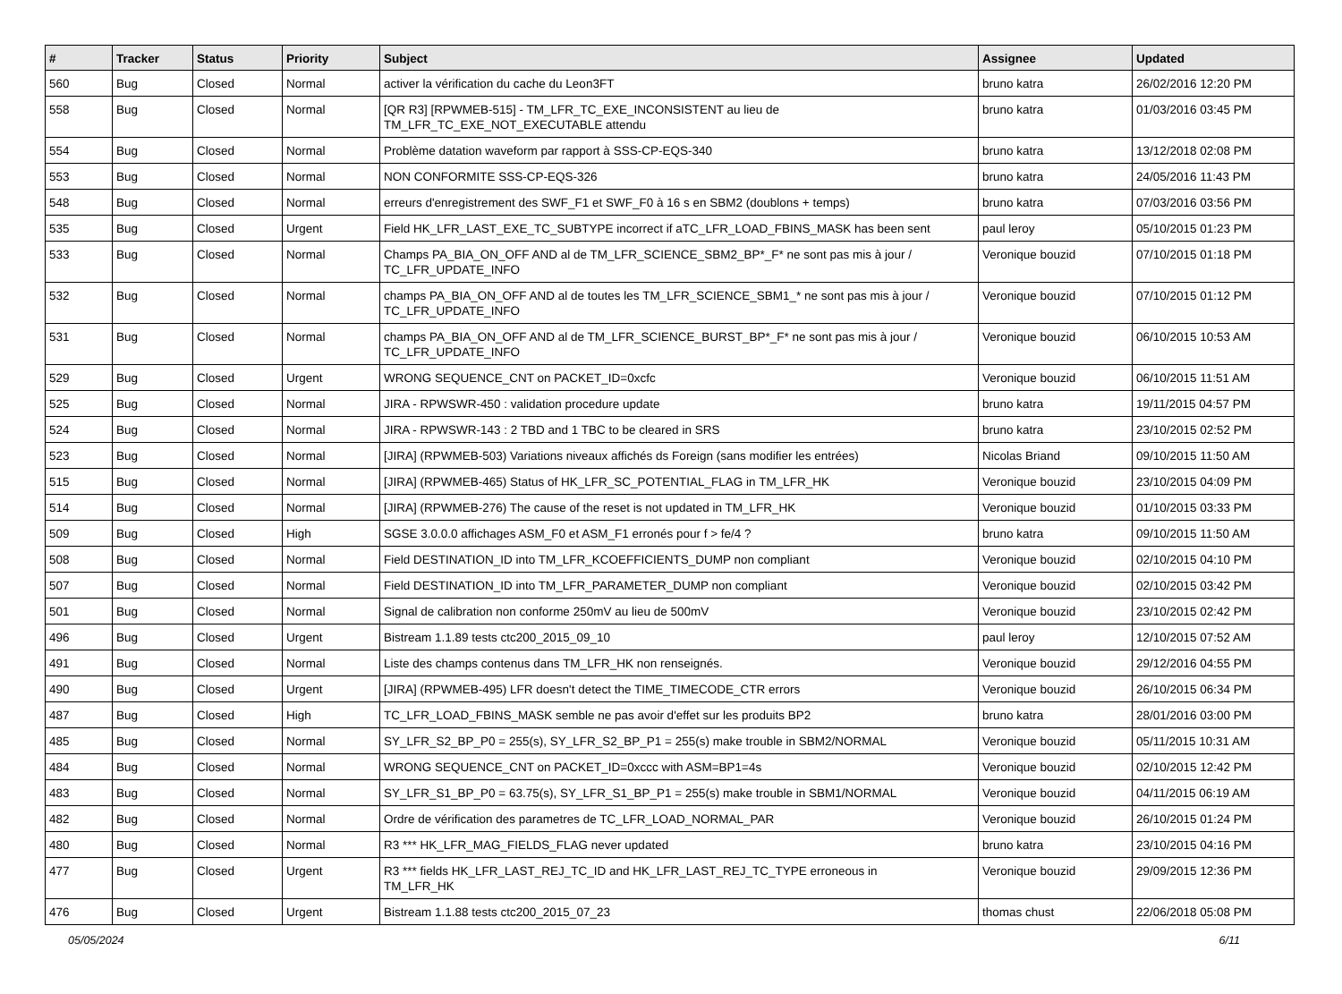| # | Tracker | Status | Priority | Subject | Assignee | Updated |
| --- | --- | --- | --- | --- | --- | --- |
| 560 | Bug | Closed | Normal | activer la vérification du cache du Leon3FT | bruno katra | 26/02/2016 12:20 PM |
| 558 | Bug | Closed | Normal | [QR R3] [RPWMEB-515] - TM_LFR_TC_EXE_INCONSISTENT au lieu de TM_LFR_TC_EXE_NOT_EXECUTABLE attendu | bruno katra | 01/03/2016 03:45 PM |
| 554 | Bug | Closed | Normal | Problème datation waveform par rapport à SSS-CP-EQS-340 | bruno katra | 13/12/2018 02:08 PM |
| 553 | Bug | Closed | Normal | NON CONFORMITE SSS-CP-EQS-326 | bruno katra | 24/05/2016 11:43 PM |
| 548 | Bug | Closed | Normal | erreurs d'enregistrement des SWF_F1 et SWF_F0 à 16 s en SBM2 (doublons + temps) | bruno katra | 07/03/2016 03:56 PM |
| 535 | Bug | Closed | Urgent | Field HK_LFR_LAST_EXE_TC_SUBTYPE incorrect if aTC_LFR_LOAD_FBINS_MASK has been sent | paul leroy | 05/10/2015 01:23 PM |
| 533 | Bug | Closed | Normal | Champs PA_BIA_ON_OFF AND al de TM_LFR_SCIENCE_SBM2_BP*_F* ne sont pas mis à jour / TC_LFR_UPDATE_INFO | Veronique bouzid | 07/10/2015 01:18 PM |
| 532 | Bug | Closed | Normal | champs PA_BIA_ON_OFF AND al de toutes les TM_LFR_SCIENCE_SBM1_* ne sont pas mis à jour / TC_LFR_UPDATE_INFO | Veronique bouzid | 07/10/2015 01:12 PM |
| 531 | Bug | Closed | Normal | champs PA_BIA_ON_OFF AND al de TM_LFR_SCIENCE_BURST_BP*_F* ne sont pas mis à jour / TC_LFR_UPDATE_INFO | Veronique bouzid | 06/10/2015 10:53 AM |
| 529 | Bug | Closed | Urgent | WRONG SEQUENCE_CNT on PACKET_ID=0xcfc | Veronique bouzid | 06/10/2015 11:51 AM |
| 525 | Bug | Closed | Normal | JIRA - RPWSWR-450 : validation procedure update | bruno katra | 19/11/2015 04:57 PM |
| 524 | Bug | Closed | Normal | JIRA - RPWSWR-143 : 2 TBD and 1 TBC to be cleared in SRS | bruno katra | 23/10/2015 02:52 PM |
| 523 | Bug | Closed | Normal | [JIRA] (RPWMEB-503) Variations niveaux affichés ds Foreign (sans modifier les entrées) | Nicolas Briand | 09/10/2015 11:50 AM |
| 515 | Bug | Closed | Normal | [JIRA] (RPWMEB-465) Status of HK_LFR_SC_POTENTIAL_FLAG in TM_LFR_HK | Veronique bouzid | 23/10/2015 04:09 PM |
| 514 | Bug | Closed | Normal | [JIRA] (RPWMEB-276) The cause of the reset is not updated in TM_LFR_HK | Veronique bouzid | 01/10/2015 03:33 PM |
| 509 | Bug | Closed | High | SGSE 3.0.0.0 affichages ASM_F0 et ASM_F1 erronés pour f > fe/4 ? | bruno katra | 09/10/2015 11:50 AM |
| 508 | Bug | Closed | Normal | Field DESTINATION_ID into TM_LFR_KCOEFFICIENTS_DUMP non compliant | Veronique bouzid | 02/10/2015 04:10 PM |
| 507 | Bug | Closed | Normal | Field DESTINATION_ID into TM_LFR_PARAMETER_DUMP non compliant | Veronique bouzid | 02/10/2015 03:42 PM |
| 501 | Bug | Closed | Normal | Signal de calibration non conforme 250mV au lieu de 500mV | Veronique bouzid | 23/10/2015 02:42 PM |
| 496 | Bug | Closed | Urgent | Bistream 1.1.89 tests ctc200_2015_09_10 | paul leroy | 12/10/2015 07:52 AM |
| 491 | Bug | Closed | Normal | Liste des champs contenus dans TM_LFR_HK non renseignés. | Veronique bouzid | 29/12/2016 04:55 PM |
| 490 | Bug | Closed | Urgent | [JIRA] (RPWMEB-495) LFR doesn't detect the TIME_TIMECODE_CTR errors | Veronique bouzid | 26/10/2015 06:34 PM |
| 487 | Bug | Closed | High | TC_LFR_LOAD_FBINS_MASK semble ne pas avoir d'effet sur les produits BP2 | bruno katra | 28/01/2016 03:00 PM |
| 485 | Bug | Closed | Normal | SY_LFR_S2_BP_P0 = 255(s), SY_LFR_S2_BP_P1 = 255(s) make trouble in SBM2/NORMAL | Veronique bouzid | 05/11/2015 10:31 AM |
| 484 | Bug | Closed | Normal | WRONG SEQUENCE_CNT on PACKET_ID=0xccc with ASM=BP1=4s | Veronique bouzid | 02/10/2015 12:42 PM |
| 483 | Bug | Closed | Normal | SY_LFR_S1_BP_P0 = 63.75(s), SY_LFR_S1_BP_P1 = 255(s) make trouble in SBM1/NORMAL | Veronique bouzid | 04/11/2015 06:19 AM |
| 482 | Bug | Closed | Normal | Ordre de vérification des parametres de TC_LFR_LOAD_NORMAL_PAR | Veronique bouzid | 26/10/2015 01:24 PM |
| 480 | Bug | Closed | Normal | R3 *** HK_LFR_MAG_FIELDS_FLAG never updated | bruno katra | 23/10/2015 04:16 PM |
| 477 | Bug | Closed | Urgent | R3 *** fields HK_LFR_LAST_REJ_TC_ID and HK_LFR_LAST_REJ_TC_TYPE erroneous in TM_LFR_HK | Veronique bouzid | 29/09/2015 12:36 PM |
| 476 | Bug | Closed | Urgent | Bistream 1.1.88 tests ctc200_2015_07_23 | thomas chust | 22/06/2018 05:08 PM |
05/05/2024 6/11